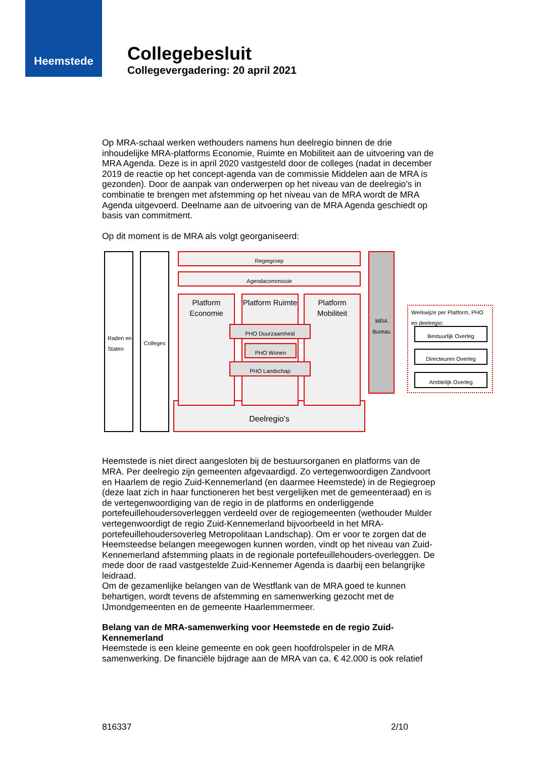Heemstede
Collegebesluit
Collegevergadering: 20 april 2021
Op MRA-schaal werken wethouders namens hun deelregio binnen de drie inhoudelijke MRA-platforms Economie, Ruimte en Mobiliteit aan de uitvoering van de MRA Agenda. Deze is in april 2020 vastgesteld door de colleges (nadat in december 2019 de reactie op het concept-agenda van de commissie Middelen aan de MRA is gezonden). Door de aanpak van onderwerpen op het niveau van de deelregio’s in combinatie te brengen met afstemming op het niveau van de MRA wordt de MRA Agenda uitgevoerd. Deelname aan de uitvoering van de MRA Agenda geschiedt op basis van commitment.
Op dit moment is de MRA als volgt georganiseerd:
Raden en Staten
Colleges
Deelregio’s
Regiegroep
Agendacommissie
Platform Economie
Platform Ruimte
Platform Mobiliteit
PHO Duurzaamheid
PHO Wonen
PHO Landschap
MRA Bureau
Werkwijze per Platform, PHO en deelregio:
Bestuurlijk Overleg
Directeuren Overleg
Ambtelijk Overleg
Heemstede is niet direct aangesloten bij de bestuursorganen en platforms van de MRA. Per deelregio zijn gemeenten afgevaardigd. Zo vertegenwoordigen Zandvoort en Haarlem de regio Zuid-Kennemerland (en daarmee Heemstede) in de Regiegroep (deze laat zich in haar functioneren het best vergelijken met de gemeenteraad) en is de vertegenwoordiging van de regio in de platforms en onderliggende portefeuillehoudersoverleggen verdeeld over de regiogemeenten (wethouder Mulder vertegenwoordigt de regio Zuid-Kennemerland bijvoorbeeld in het MRA-portefeuillehoudersoverleg Metropolitaan Landschap). Om er voor te zorgen dat de Heemsteedse belangen meegewogen kunnen worden, vindt op het niveau van Zuid-Kennemerland afstemming plaats in de regionale portefeuillehouders-overleggen. De mede door de raad vastgestelde Zuid-Kennemer Agenda is daarbij een belangrijke leidraad.
Om de gezamenlijke belangen van de Westflank van de MRA goed te kunnen behartigen, wordt tevens de afstemming en samenwerking gezocht met de IJmondgemeenten en de gemeente Haarlemmermeer.
Belang van de MRA-samenwerking voor Heemstede en de regio Zuid-Kennemerland
Heemstede is een kleine gemeente en ook geen hoofdrolspeler in de MRA samenwerking. De financiële bijdrage aan de MRA van ca. € 42.000 is ook relatief
816337 2/10